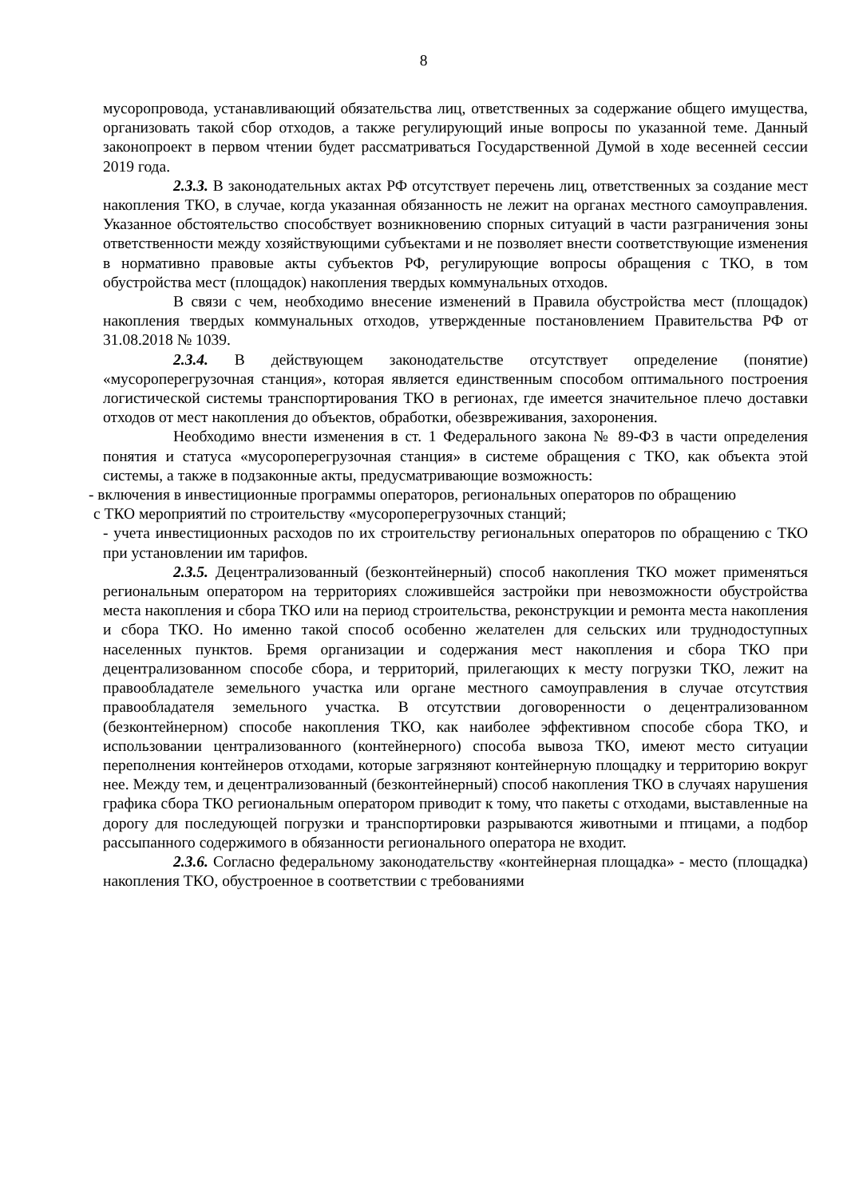8
мусоропровода, устанавливающий обязательства лиц, ответственных за содержание общего имущества, организовать такой сбор отходов, а также регулирующий иные вопросы по указанной теме. Данный законопроект в первом чтении будет рассматриваться Государственной Думой в ходе весенней сессии 2019 года.
2.3.3. В законодательных актах РФ отсутствует перечень лиц, ответственных за создание мест накопления ТКО, в случае, когда указанная обязанность не лежит на органах местного самоуправления. Указанное обстоятельство способствует возникновению спорных ситуаций в части разграничения зоны ответственности между хозяйствующими субъектами и не позволяет внести соответствующие изменения в нормативно правовые акты субъектов РФ, регулирующие вопросы обращения с ТКО, в том обустройства мест (площадок) накопления твердых коммунальных отходов.
В связи с чем, необходимо внесение изменений в Правила обустройства мест (площадок) накопления твердых коммунальных отходов, утвержденные постановлением Правительства РФ от 31.08.2018 № 1039.
2.3.4. В действующем законодательстве отсутствует определение (понятие) «мусороперегрузочная станция», которая является единственным способом оптимального построения логистической системы транспортирования ТКО в регионах, где имеется значительное плечо доставки отходов от мест накопления до объектов, обработки, обезвреживания, захоронения.
Необходимо внести изменения в ст. 1 Федерального закона № 89-ФЗ в части определения понятия и статуса «мусороперегрузочная станция» в системе обращения с ТКО, как объекта этой системы, а также в подзаконные акты, предусматривающие возможность:
- включения в инвестиционные программы операторов, региональных операторов по обращению
с ТКО мероприятий по строительству «мусороперегрузочных станций;
- учета инвестиционных расходов по их строительству региональных операторов по обращению с ТКО при установлении им тарифов.
2.3.5. Децентрализованный (безконтейнерный) способ накопления ТКО может применяться региональным оператором на территориях сложившейся застройки при невозможности обустройства места накопления и сбора ТКО или на период строительства, реконструкции и ремонта места накопления и сбора ТКО. Но именно такой способ особенно желателен для сельских или труднодоступных населенных пунктов. Бремя организации и содержания мест накопления и сбора ТКО при децентрализованном способе сбора, и территорий, прилегающих к месту погрузки ТКО, лежит на правообладателе земельного участка или органе местного самоуправления в случае отсутствия правообладателя земельного участка. В отсутствии договоренности о децентрализованном (безконтейнерном) способе накопления ТКО, как наиболее эффективном способе сбора ТКО, и использовании централизованного (контейнерного) способа вывоза ТКО, имеют место ситуации переполнения контейнеров отходами, которые загрязняют контейнерную площадку и территорию вокруг нее. Между тем, и децентрализованный (безконтейнерный) способ накопления ТКО в случаях нарушения графика сбора ТКО региональным оператором приводит к тому, что пакеты с отходами, выставленные на дорогу для последующей погрузки и транспортировки разрываются животными и птицами, а подбор рассыпанного содержимого в обязанности регионального оператора не входит.
2.3.6. Согласно федеральному законодательству «контейнерная площадка» - место (площадка) накопления ТКО, обустроенное в соответствии с требованиями